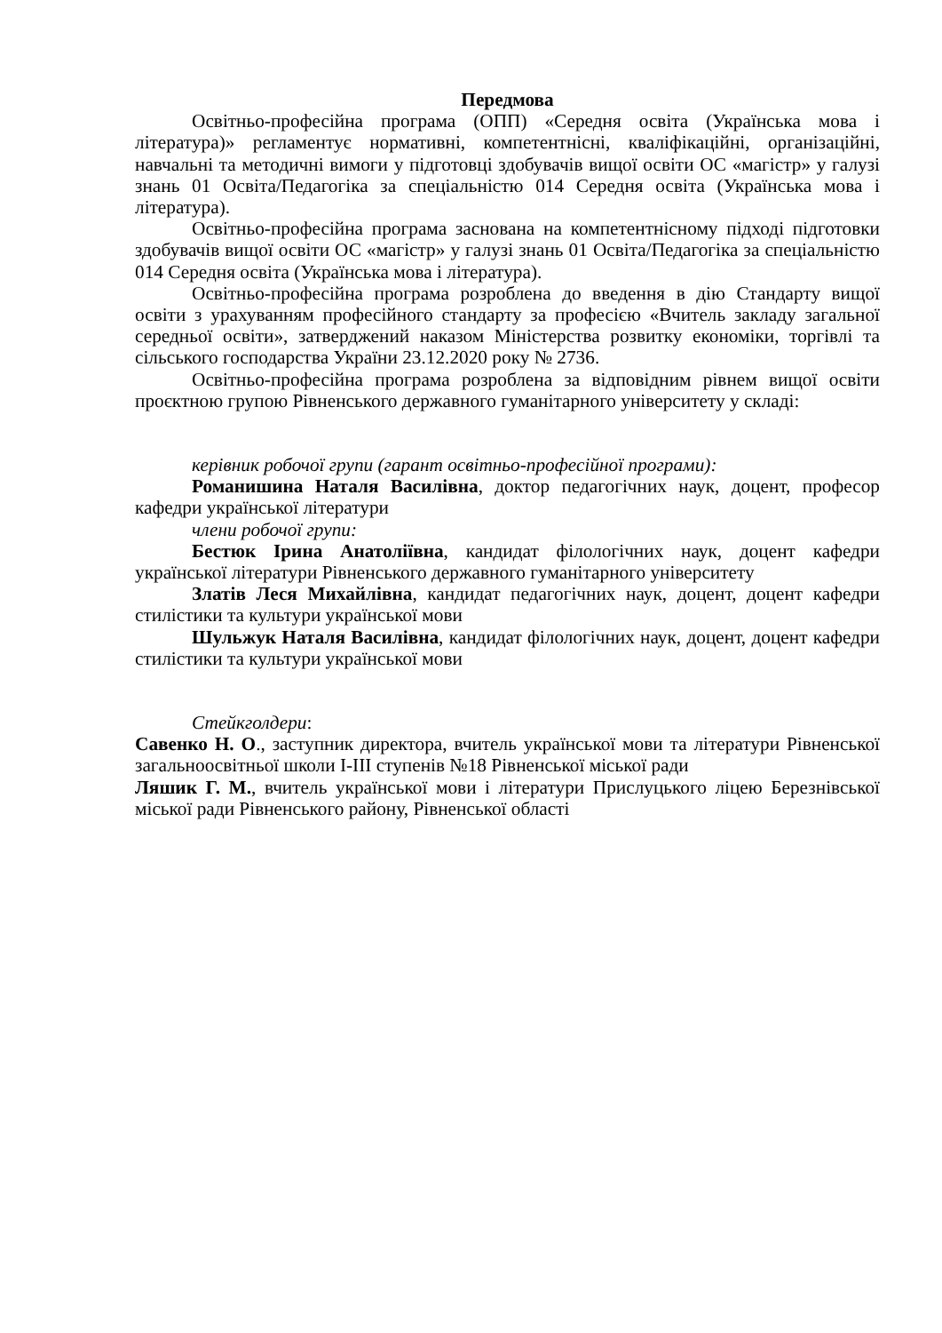Передмова
Освітньо-професійна програма (ОПП) «Середня освіта (Українська мова і література)» регламентує нормативні, компетентнісні, кваліфікаційні, організаційні, навчальні та методичні вимоги у підготовці здобувачів вищої освіти ОС «магістр» у галузі знань 01 Освіта/Педагогіка за спеціальністю 014 Середня освіта (Українська мова і література).
Освітньо-професійна програма заснована на компетентнісному підході підготовки здобувачів вищої освіти ОС «магістр» у галузі знань 01 Освіта/Педагогіка за спеціальністю 014 Середня освіта (Українська мова і література).
Освітньо-професійна програма розроблена до введення в дію Стандарту вищої освіти з урахуванням професійного стандарту за професією «Вчитель закладу загальної середньої освіти», затверджений наказом Міністерства розвитку економіки, торгівлі та сільського господарства України 23.12.2020 року № 2736.
Освітньо-професійна програма розроблена за відповідним рівнем вищої освіти проєктною групою Рівненського державного гуманітарного університету у складі:
керівник робочої групи (гарант освітньо-професійної програми):
Романишина Наталя Василівна, доктор педагогічних наук, доцент, професор кафедри української літератури
члени робочої групи:
Бестюк Ірина Анатоліївна, кандидат філологічних наук, доцент кафедри української літератури Рівненського державного гуманітарного університету
Златів Леся Михайлівна, кандидат педагогічних наук, доцент, доцент кафедри стилістики та культури української мови
Шульжук Наталя Василівна, кандидат філологічних наук, доцент, доцент кафедри стилістики та культури української мови
Стейкголдери:
Савенко Н. О., заступник директора, вчитель української мови та літератури Рівненської загальноосвітньої школи І-ІІІ ступенів №18 Рівненської міської ради
Ляшик Г. М., вчитель української мови і літератури Прислуцького ліцею Березнівської міської ради Рівненського району, Рівненської області